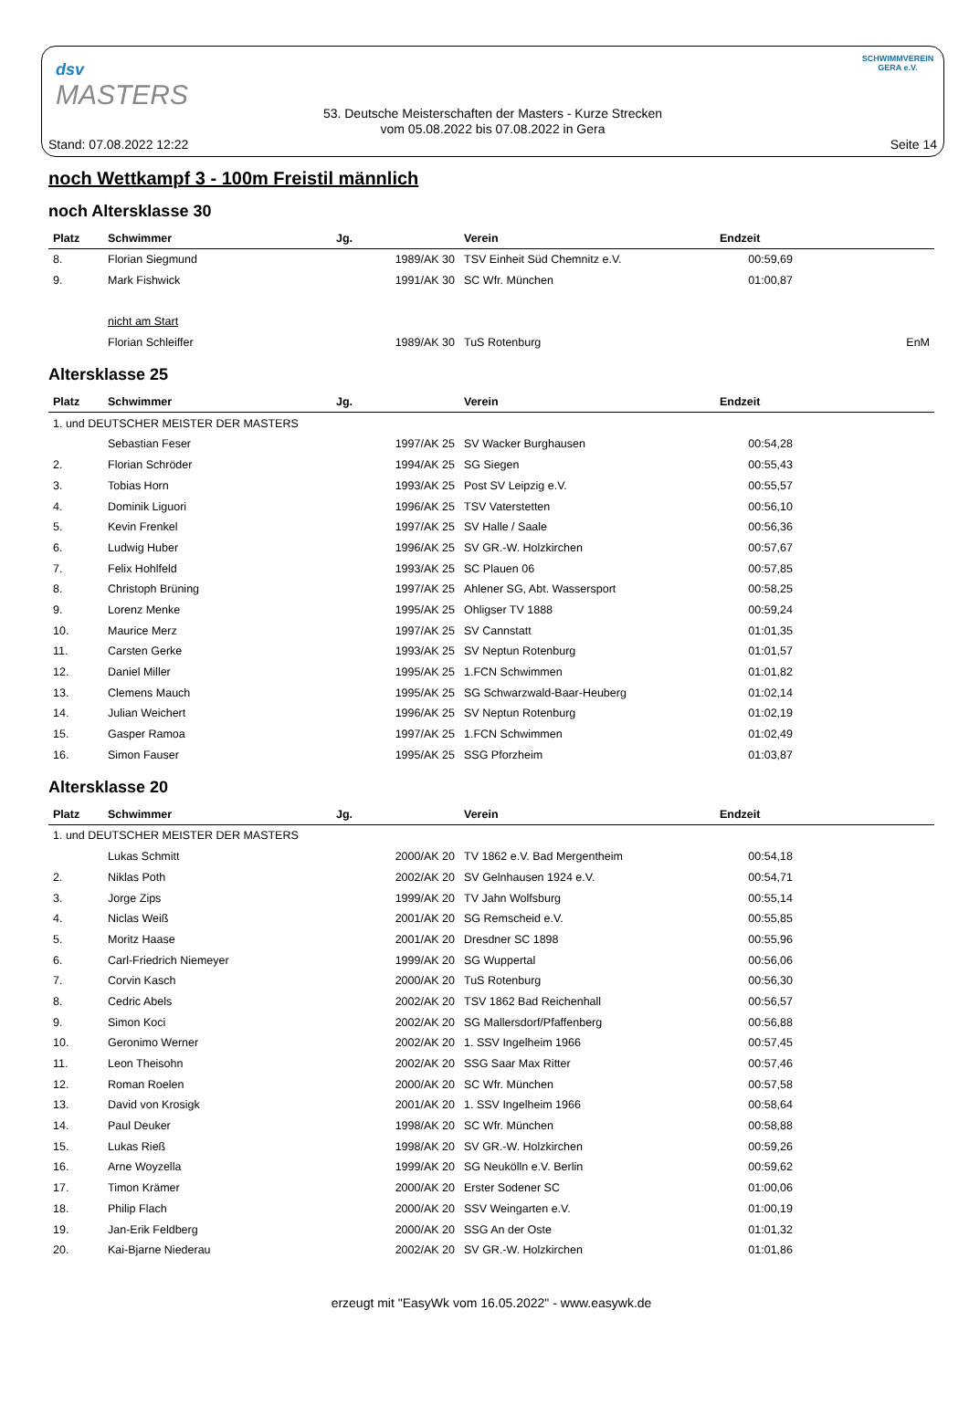dsv
MASTERS
SCHWIMMVEREIN GERA e.V.
53. Deutsche Meisterschaften der Masters - Kurze Strecken
vom 05.08.2022 bis 07.08.2022 in Gera
Stand: 07.08.2022 12:22 Seite 14
noch Wettkampf 3 - 100m Freistil männlich
noch Altersklasse 30
| Platz | Schwimmer | Jg. | Verein | Endzeit | |
| --- | --- | --- | --- | --- | --- |
| 8. | Florian Siegmund | 1989/AK 30 | TSV Einheit Süd Chemnitz e.V. | 00:59,69 | |
| 9. | Mark Fishwick | 1991/AK 30 | SC Wfr. München | 01:00,87 | |
| | nicht am Start | | | | |
| | Florian Schleiffer | 1989/AK 30 | TuS Rotenburg | | EnM |
Altersklasse 25
| Platz | Schwimmer | Jg. | Verein | Endzeit | |
| --- | --- | --- | --- | --- | --- |
| 1. und DEUTSCHER MEISTER DER MASTERS | | | | | |
| | Sebastian Feser | 1997/AK 25 | SV Wacker Burghausen | 00:54,28 | |
| 2. | Florian Schröder | 1994/AK 25 | SG Siegen | 00:55,43 | |
| 3. | Tobias Horn | 1993/AK 25 | Post SV Leipzig e.V. | 00:55,57 | |
| 4. | Dominik Liguori | 1996/AK 25 | TSV Vaterstetten | 00:56,10 | |
| 5. | Kevin Frenkel | 1997/AK 25 | SV Halle / Saale | 00:56,36 | |
| 6. | Ludwig Huber | 1996/AK 25 | SV GR.-W. Holzkirchen | 00:57,67 | |
| 7. | Felix Hohlfeld | 1993/AK 25 | SC Plauen 06 | 00:57,85 | |
| 8. | Christoph Brüning | 1997/AK 25 | Ahlener SG, Abt. Wassersport | 00:58,25 | |
| 9. | Lorenz Menke | 1995/AK 25 | Ohligser TV 1888 | 00:59,24 | |
| 10. | Maurice Merz | 1997/AK 25 | SV Cannstatt | 01:01,35 | |
| 11. | Carsten Gerke | 1993/AK 25 | SV Neptun Rotenburg | 01:01,57 | |
| 12. | Daniel Miller | 1995/AK 25 | 1.FCN Schwimmen | 01:01,82 | |
| 13. | Clemens Mauch | 1995/AK 25 | SG Schwarzwald-Baar-Heuberg | 01:02,14 | |
| 14. | Julian Weichert | 1996/AK 25 | SV Neptun Rotenburg | 01:02,19 | |
| 15. | Gasper Ramoa | 1997/AK 25 | 1.FCN Schwimmen | 01:02,49 | |
| 16. | Simon Fauser | 1995/AK 25 | SSG Pforzheim | 01:03,87 | |
Altersklasse 20
| Platz | Schwimmer | Jg. | Verein | Endzeit | |
| --- | --- | --- | --- | --- | --- |
| 1. und DEUTSCHER MEISTER DER MASTERS | | | | | |
| | Lukas Schmitt | 2000/AK 20 | TV 1862 e.V. Bad Mergentheim | 00:54,18 | |
| 2. | Niklas Poth | 2002/AK 20 | SV Gelnhausen 1924 e.V. | 00:54,71 | |
| 3. | Jorge Zips | 1999/AK 20 | TV Jahn Wolfsburg | 00:55,14 | |
| 4. | Niclas Weiß | 2001/AK 20 | SG Remscheid e.V. | 00:55,85 | |
| 5. | Moritz Haase | 2001/AK 20 | Dresdner SC 1898 | 00:55,96 | |
| 6. | Carl-Friedrich Niemeyer | 1999/AK 20 | SG Wuppertal | 00:56,06 | |
| 7. | Corvin Kasch | 2000/AK 20 | TuS Rotenburg | 00:56,30 | |
| 8. | Cedric Abels | 2002/AK 20 | TSV 1862 Bad Reichenhall | 00:56,57 | |
| 9. | Simon Koci | 2002/AK 20 | SG Mallersdorf/Pfaffenberg | 00:56,88 | |
| 10. | Geronimo Werner | 2002/AK 20 | 1. SSV Ingelheim 1966 | 00:57,45 | |
| 11. | Leon Theisohn | 2002/AK 20 | SSG Saar Max Ritter | 00:57,46 | |
| 12. | Roman Roelen | 2000/AK 20 | SC Wfr. München | 00:57,58 | |
| 13. | David von Krosigk | 2001/AK 20 | 1. SSV Ingelheim 1966 | 00:58,64 | |
| 14. | Paul Deuker | 1998/AK 20 | SC Wfr. München | 00:58,88 | |
| 15. | Lukas Rieß | 1998/AK 20 | SV GR.-W. Holzkirchen | 00:59,26 | |
| 16. | Arne Woyzella | 1999/AK 20 | SG Neukölln e.V. Berlin | 00:59,62 | |
| 17. | Timon Krämer | 2000/AK 20 | Erster Sodener SC | 01:00,06 | |
| 18. | Philip Flach | 2000/AK 20 | SSV Weingarten e.V. | 01:00,19 | |
| 19. | Jan-Erik Feldberg | 2000/AK 20 | SSG An der Oste | 01:01,32 | |
| 20. | Kai-Bjarne Niederau | 2002/AK 20 | SV GR.-W. Holzkirchen | 01:01,86 | |
erzeugt mit "EasyWk vom 16.05.2022" - www.easywk.de